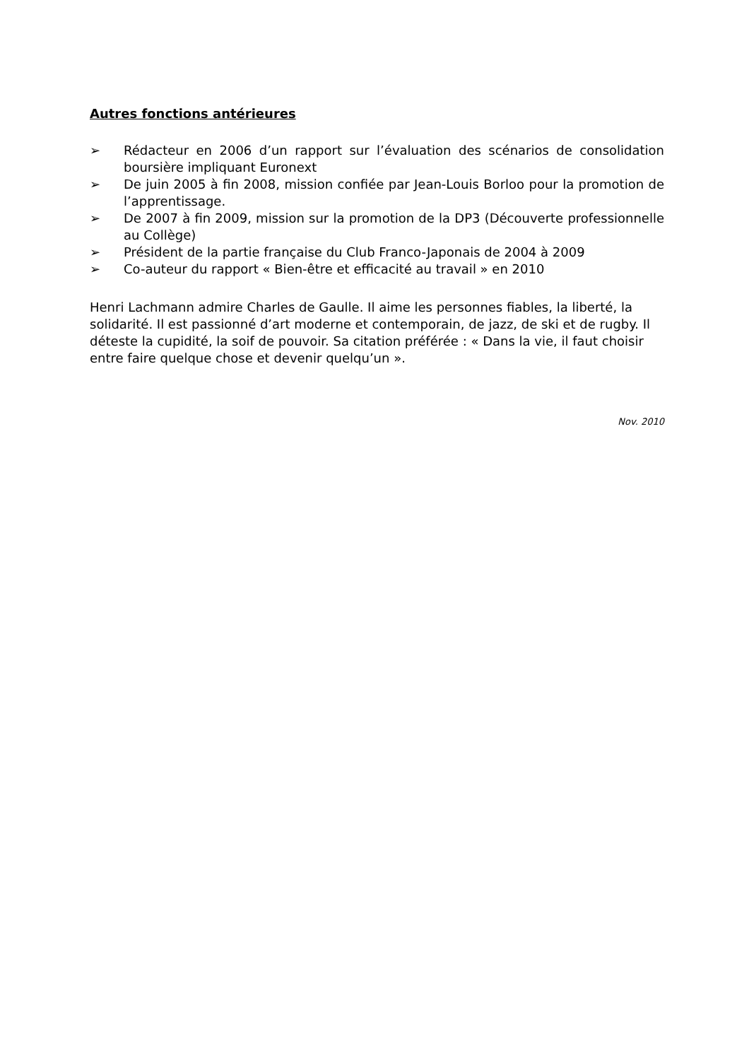Autres fonctions antérieures
➢ Rédacteur en 2006 d’un rapport sur l’évaluation des scénarios de consolidation boursière impliquant Euronext
➢ De juin 2005 à fin 2008, mission confiée par Jean-Louis Borloo pour la promotion de l’apprentissage.
➢ De 2007 à fin 2009, mission sur la promotion de la DP3 (Découverte professionnelle au Collège)
➢ Président de la partie française du Club Franco-Japonais de 2004 à 2009
➢ Co-auteur du rapport « Bien-être et efficacité au travail » en 2010
Henri Lachmann admire Charles de Gaulle. Il aime les personnes fiables, la liberté, la solidarité. Il est passionné d’art moderne et contemporain, de jazz, de ski et de rugby. Il déteste la cupidité, la soif de pouvoir. Sa citation préférée : « Dans la vie, il faut choisir entre faire quelque chose et devenir quelqu’un ».
Nov. 2010